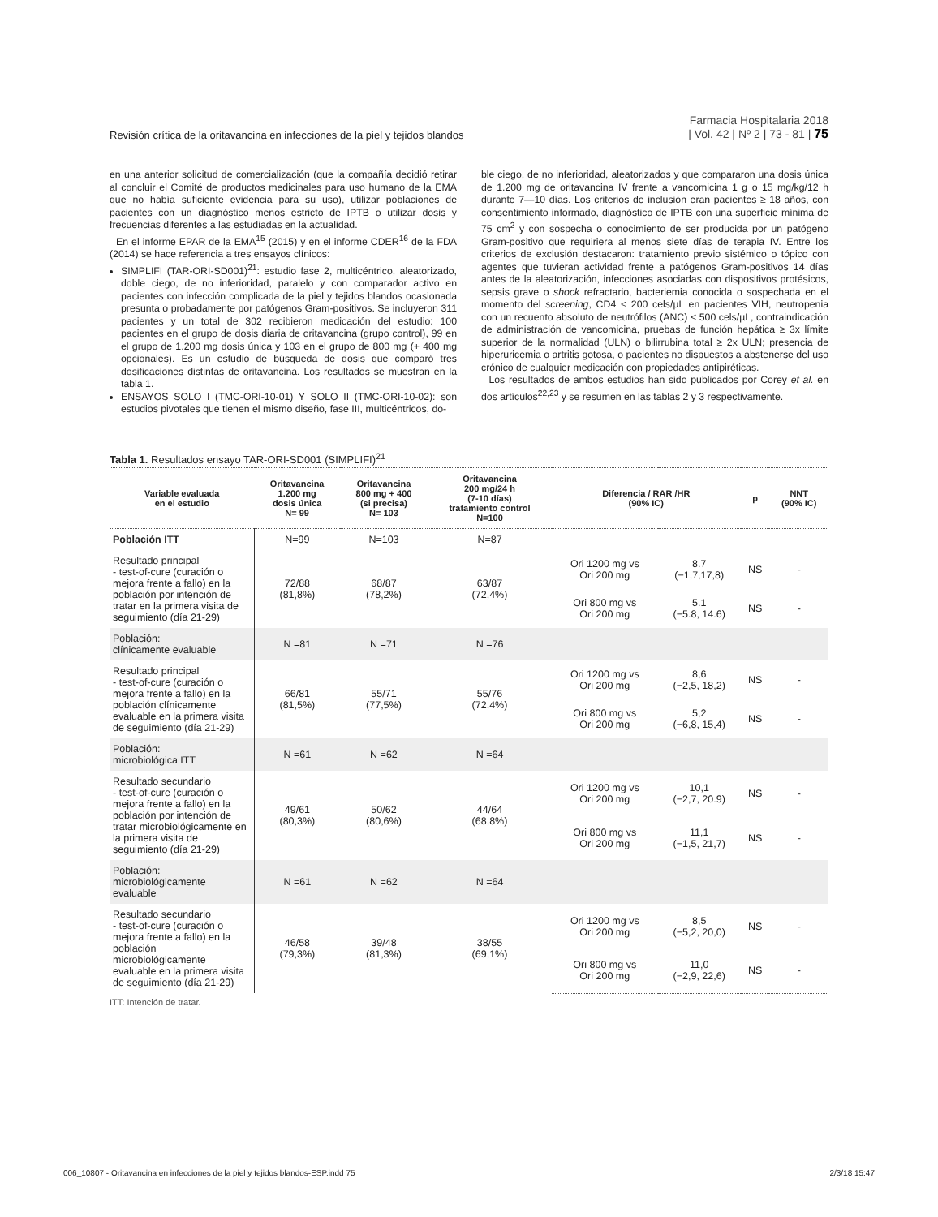Revisión crítica de la oritavancina en infecciones de la piel y tejidos blandos
Farmacia Hospitalaria 2018
| Vol. 42 | Nº 2 | 73 - 81 | 75
en una anterior solicitud de comercialización (que la compañía decidió retirar al concluir el Comité de productos medicinales para uso humano de la EMA que no había suficiente evidencia para su uso), utilizar poblaciones de pacientes con un diagnóstico menos estricto de IPTB o utilizar dosis y frecuencias diferentes a las estudiadas en la actualidad.
En el informe EPAR de la EMA<sup>15</sup> (2015) y en el informe CDER<sup>16</sup> de la FDA (2014) se hace referencia a tres ensayos clínicos:
SIMPLIFI (TAR-ORI-SD001)<sup>21</sup>: estudio fase 2, multicéntrico, aleatorizado, doble ciego, de no inferioridad, paralelo y con comparador activo en pacientes con infección complicada de la piel y tejidos blandos ocasionada presunta o probadamente por patógenos Gram-positivos. Se incluyeron 311 pacientes y un total de 302 recibieron medicación del estudio: 100 pacientes en el grupo de dosis diaria de oritavancina (grupo control), 99 en el grupo de 1.200 mg dosis única y 103 en el grupo de 800 mg (+ 400 mg opcionales). Es un estudio de búsqueda de dosis que comparó tres dosificaciones distintas de oritavancina. Los resultados se muestran en la tabla 1.
ENSAYOS SOLO I (TMC-ORI-10-01) Y SOLO II (TMC-ORI-10-02): son estudios pivotales que tienen el mismo diseño, fase III, multicéntricos, do-
ble ciego, de no inferioridad, aleatorizados y que compararon una dosis única de 1.200 mg de oritavancina IV frente a vancomicina 1 g o 15 mg/kg/12 h durante 7—10 días. Los criterios de inclusión eran pacientes ≥ 18 años, con consentimiento informado, diagnóstico de IPTB con una superficie mínima de 75 cm<sup>2</sup> y con sospecha o conocimiento de ser producida por un patógeno Gram-positivo que requiriera al menos siete días de terapia IV. Entre los criterios de exclusión destacaron: tratamiento previo sistémico o tópico con agentes que tuvieran actividad frente a patógenos Gram-positivos 14 días antes de la aleatorización, infecciones asociadas con dispositivos protésicos, sepsis grave o shock refractario, bacteriemia conocida o sospechada en el momento del screening, CD4 < 200 cels/µL en pacientes VIH, neutropenia con un recuento absoluto de neutrófilos (ANC) < 500 cels/µL, contraindicación de administración de vancomicina, pruebas de función hepática ≥ 3x límite superior de la normalidad (ULN) o bilirrubina total ≥ 2x ULN; presencia de hiperuricemia o artritis gotosa, o pacientes no dispuestos a abstenerse del uso crónico de cualquier medicación con propiedades antipiréticas.
Los resultados de ambos estudios han sido publicados por Corey et al. en dos artículos<sup>22,23</sup> y se resumen en las tablas 2 y 3 respectivamente.
Tabla 1. Resultados ensayo TAR-ORI-SD001 (SIMPLIFI)<sup>21</sup>
| Variable evaluada en el estudio | Oritavancina 1.200 mg dosis única N= 99 | Oritavancina 800 mg + 400 (si precisa) N= 103 | Oritavancina 200 mg/24 h (7-10 días) tratamiento control N=100 | Diferencia / RAR /HR (90% IC) | | p | NNT (90% IC) |
| --- | --- | --- | --- | --- | --- | --- | --- |
| Población ITT | N=99 | N=103 | N=87 | | | | |
| Resultado principal - test-of-cure (curación o mejora frente a fallo) en la población por intención de tratar en la primera visita de seguimiento (día 21-29) | 72/88 (81,8%) | 68/87 (78,2%) | 63/87 (72,4%) | Ori 1200 mg vs Ori 200 mg | 8.7 (−1,7,17,8) | NS | - |
| | | | | Ori 800 mg vs Ori 200 mg | 5.1 (−5.8, 14.6) | NS | - |
| Población: clínicamente evaluable | N =81 | N =71 | N =76 | | | | |
| Resultado principal - test-of-cure (curación o mejora frente a fallo) en la población clínicamente evaluable en la primera visita de seguimiento (día 21-29) | 66/81 (81,5%) | 55/71 (77,5%) | 55/76 (72,4%) | Ori 1200 mg vs Ori 200 mg | 8,6 (−2,5, 18,2) | NS | - |
| | | | | Ori 800 mg vs Ori 200 mg | 5,2 (−6,8, 15,4) | NS | - |
| Población: microbiológica ITT | N =61 | N =62 | N =64 | | | | |
| Resultado secundario - test-of-cure (curación o mejora frente a fallo) en la población por intención de tratar microbiológicamente en la primera visita de seguimiento (día 21-29) | 49/61 (80,3%) | 50/62 (80,6%) | 44/64 (68,8%) | Ori 1200 mg vs Ori 200 mg | 10,1 (−2,7, 20.9) | NS | - |
| | | | | Ori 800 mg vs Ori 200 mg | 11,1 (−1,5, 21,7) | NS | - |
| Población: microbiológicamente evaluable | N =61 | N =62 | N =64 | | | | |
| Resultado secundario - test-of-cure (curación o mejora frente a fallo) en la población microbiológicamente evaluable en la primera visita de seguimiento (día 21-29) | 46/58 (79,3%) | 39/48 (81,3%) | 38/55 (69,1%) | Ori 1200 mg vs Ori 200 mg | 8,5 (−5,2, 20,0) | NS | - |
| | | | | Ori 800 mg vs Ori 200 mg | 11,0 (−2,9, 22,6) | NS | - |
ITT: Intención de tratar.
006_10807 - Oritavancina en infecciones de la piel y tejidos blandos-ESP.indd 75 2/3/18 15:47